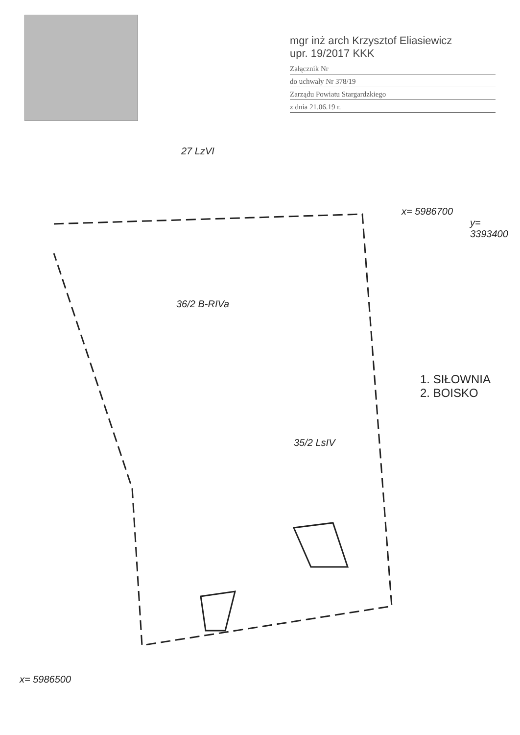mgr inż arch Krzysztof Eliasiewicz
upr. 19/2017 KKK
Załącznik Nr
do uchwały Nr 378/19
Zarządu Powiatu Stargardzkiego
z dnia 21.06.19 r.
27 LzVI
x= 5986700
y= 3393400
36/2 B-RIVa
35/2 LsIV
x= 5986500
1. SIŁOWNIA
2. BOISKO